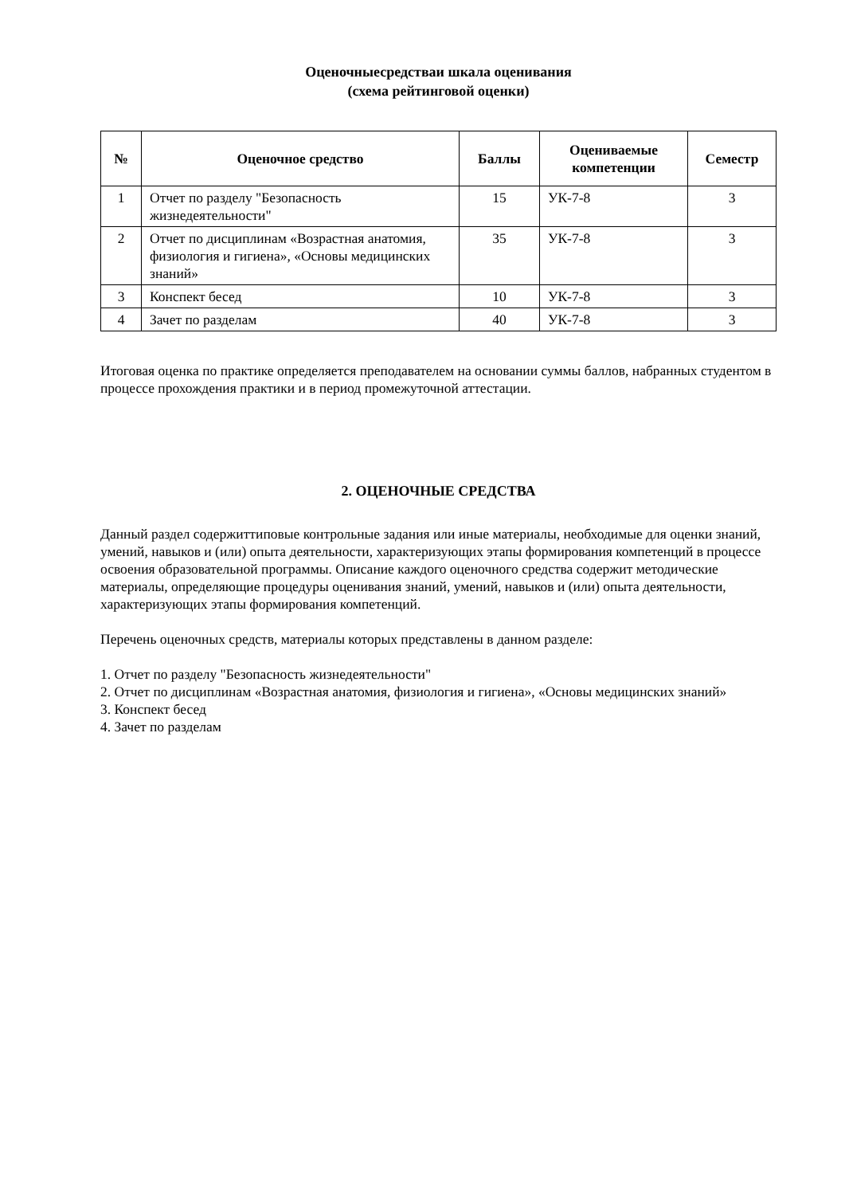Оценочныесредстваи шкала оценивания
(схема рейтинговой оценки)
| № | Оценочное средство | Баллы | Оцениваемые компетенции | Семестр |
| --- | --- | --- | --- | --- |
| 1 | Отчет по разделу "Безопасность жизнедеятельности" | 15 | УК-7-8 | 3 |
| 2 | Отчет по дисциплинам «Возрастная анатомия, физиология и гигиена», «Основы медицинских знаний» | 35 | УК-7-8 | 3 |
| 3 | Конспект бесед | 10 | УК-7-8 | 3 |
| 4 | Зачет по разделам | 40 | УК-7-8 | 3 |
Итоговая оценка по практике определяется преподавателем на основании суммы баллов, набранных студентом в процессе прохождения практики и в период промежуточной аттестации.
2. ОЦЕНОЧНЫЕ СРЕДСТВА
Данный раздел содержиттиповые контрольные задания или иные материалы, необходимые для оценки знаний, умений, навыков и (или) опыта деятельности, характеризующих этапы формирования компетенций в процессе освоения образовательной программы. Описание каждого оценочного средства содержит методические материалы, определяющие процедуры оценивания знаний, умений, навыков и (или) опыта деятельности, характеризующих этапы формирования компетенций.
Перечень оценочных средств, материалы которых представлены в данном разделе:
1. Отчет по разделу "Безопасность жизнедеятельности"
2. Отчет по дисциплинам «Возрастная анатомия, физиология и гигиена», «Основы медицинских знаний»
3. Конспект бесед
4. Зачет по разделам